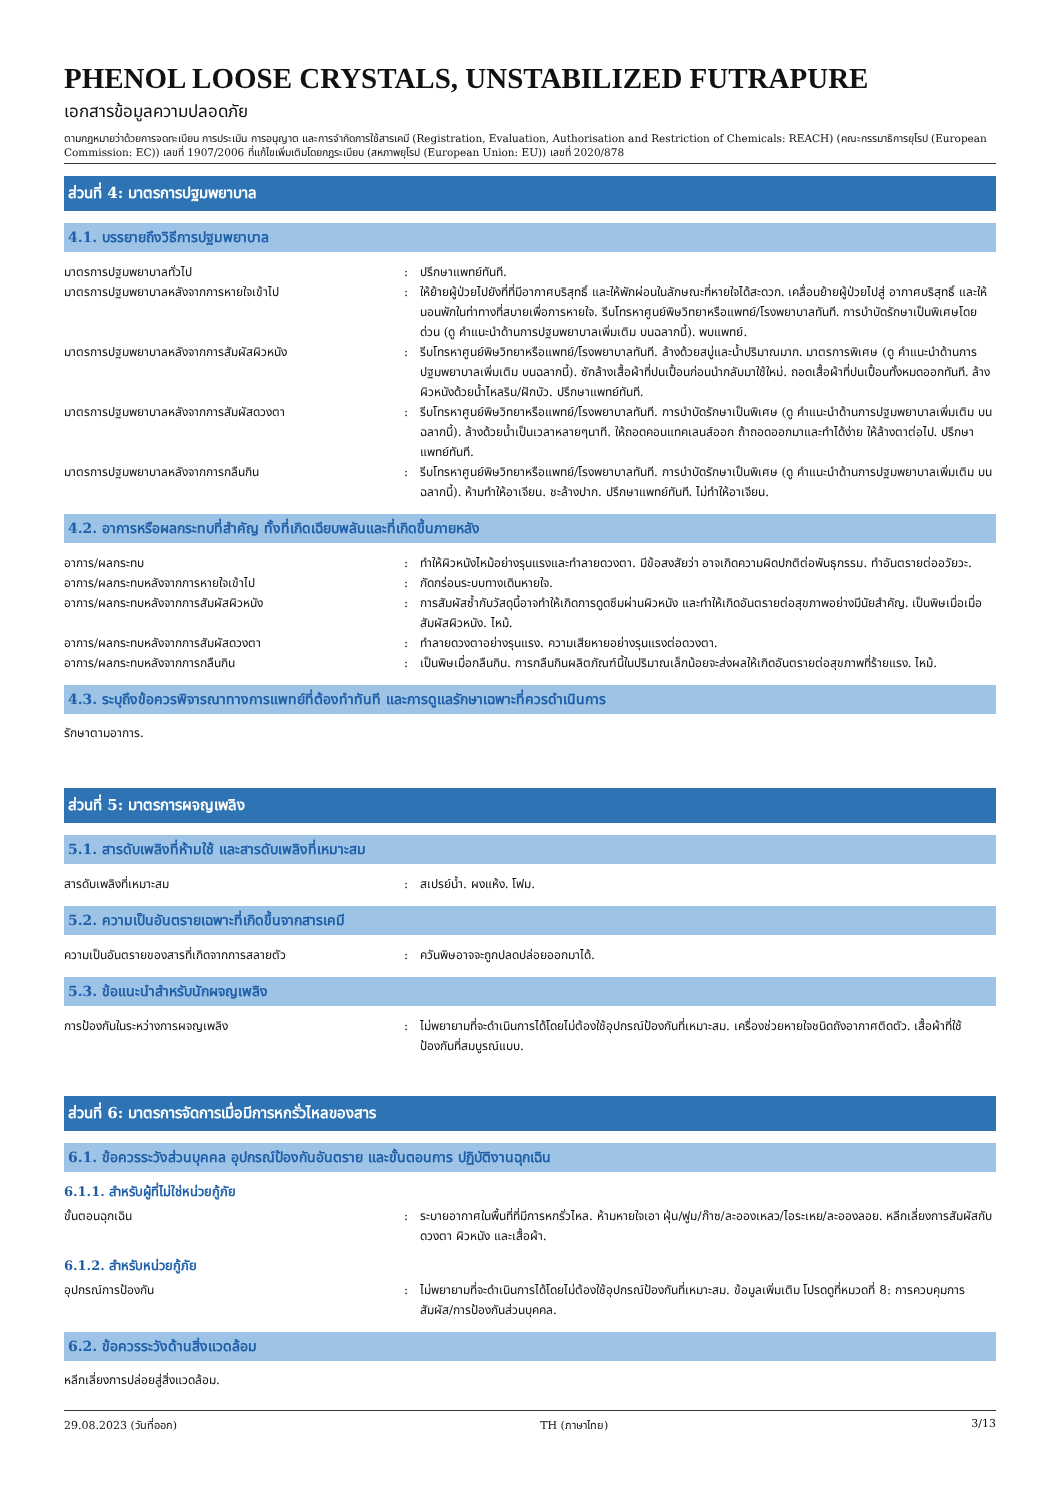PHENOL LOOSE CRYSTALS, UNSTABILIZED FUTRAPURE
เอกสารข้อมูลความปลอดภัย
ตามกฎหมายว่าด้วยการจดทะเบียน การประเมิน การอนุญาต และการจำกัดการใช้สารเคมี (Registration, Evaluation, Authorisation and Restriction of Chemicals: REACH) (คณะกรรมาธิการยุโรป (European Commission: EC)) เลขที่ 1907/2006 ที่แก้ไขเพิ่มเติมโดยกฎระเบียบ (สหภาพยุโรป (European Union: EU)) เลขที่ 2020/878
ส่วนที่ 4: มาตรการปฐมพยาบาล
4.1. บรรยายถึงวิธีการปฐมพยาบาล
มาตรการปฐมพยาบาลทั่วไป : ปรึกษาแพทย์ทันที.
มาตรการปฐมพยาบาลหลังจากการหายใจเข้าไป : ให้ย้ายผู้ป่วยไปยังที่ที่มีอากาศบริสุทธิ์ และให้พักผ่อนในลักษณะที่หายใจได้สะดวก. เคลื่อนย้ายผู้ป่วยไปสู่ อากาศบริสุทธิ์ และให้นอนพักในท่าทางที่สบายเพื่อการหายใจ. รีบโทรหาศูนย์พิษวิทยาหรือแพทย์/โรงพยาบาลทันที. การบำบัดรักษาเป็นพิเศษโดยด่วน (ดู คำแนะนำด้านการปฐมพยาบาลเพิ่มเติม บนฉลากนี้). พบแพทย์.
มาตรการปฐมพยาบาลหลังจากการสัมผัสผิวหนัง : รีบโทรหาศูนย์พิษวิทยาหรือแพทย์/โรงพยาบาลทันที. ล้างด้วยสบู่และน้ำปริมาณมาก. มาตรการพิเศษ (ดู คำแนะนำด้านการปฐมพยาบาลเพิ่มเติม บนฉลากนี้). ซักล้างเสื้อผ้าที่ปนเปื้อนก่อนนำกลับมาใช้ใหม่. ถอดเสื้อผ้าที่ปนเปื้อนทั้งหมดออกทันที. ล้างผิวหนังด้วยน้ำไหลริน/ฝักบัว. ปรึกษาแพทย์ทันที.
มาตรการปฐมพยาบาลหลังจากการสัมผัสดวงตา : รีบโทรหาศูนย์พิษวิทยาหรือแพทย์/โรงพยาบาลทันที. การบำบัดรักษาเป็นพิเศษ (ดู คำแนะนำด้านการปฐมพยาบาลเพิ่มเติม บนฉลากนี้). ล้างด้วยน้ำเป็นเวลาหลายๆนาที. ให้ถอดคอนแทคเลนส์ออก ถ้าถอดออกมาและทำได้ง่าย ให้ล้างตาต่อไป. ปรึกษาแพทย์ทันที.
มาตรการปฐมพยาบาลหลังจากการกลืนกิน : รีบโทรหาศูนย์พิษวิทยาหรือแพทย์/โรงพยาบาลทันที. การบำบัดรักษาเป็นพิเศษ (ดู คำแนะนำด้านการปฐมพยาบาลเพิ่มเติม บนฉลากนี้). ห้ามทำให้อาเจียน. ชะล้างปาก. ปรึกษาแพทย์ทันที. ไม่ทำให้อาเจียน.
4.2. อาการหรือผลกระทบที่สำคัญ ทั้งที่เกิดเฉียบพลันและที่เกิดขึ้นภายหลัง
อาการ/ผลกระทบ : ทำให้ผิวหนังไหม้อย่างรุนแรงและทำลายดวงตา. มีข้อสงสัยว่า อาจเกิดความผิดปกติต่อพันธุกรรม. ทำอันตรายต่ออวัยวะ.
อาการ/ผลกระทบหลังจากการหายใจเข้าไป : กัดกร่อนระบบทางเดินหายใจ.
อาการ/ผลกระทบหลังจากการสัมผัสผิวหนัง : การสัมผัสซ้ำกับวัสดุนี้อาจทำให้เกิดการดูดซึมผ่านผิวหนัง และทำให้เกิดอันตรายต่อสุขภาพอย่างมีนัยสำคัญ. เป็นพิษเมื่อเมื่อสัมผัสผิวหนัง. ไหม้.
อาการ/ผลกระทบหลังจากการสัมผัสดวงตา : ทำลายดวงตาอย่างรุนแรง. ความเสียหายอย่างรุนแรงต่อดวงตา.
อาการ/ผลกระทบหลังจากการกลืนกิน : เป็นพิษเมื่อกลืนกิน. การกลืนกินผลิตภัณฑ์นี้ในปริมาณเล็กน้อยจะส่งผลให้เกิดอันตรายต่อสุขภาพที่ร้ายแรง. ไหม้.
4.3. ระบุถึงข้อควรพิจารณาทางการแพทย์ที่ต้องทำทันที และการดูแลรักษาเฉพาะที่ควรดำเนินการ
รักษาตามอาการ.
ส่วนที่ 5: มาตรการผจญเพลิง
5.1. สารดับเพลิงที่ห้ามใช้ และสารดับเพลิงที่เหมาะสม
สารดับเพลิงที่เหมาะสม : สเปรย์น้ำ. ผงแห้ง. โฟม.
5.2. ความเป็นอันตรายเฉพาะที่เกิดขึ้นจากสารเคมี
ความเป็นอันตรายของสารที่เกิดจากการสลายตัว : ควันพิษอาจจะถูกปลดปล่อยออกมาได้.
5.3. ข้อแนะนำสำหรับนักผจญเพลิง
การป้องกันในระหว่างการผจญเพลิง : ไม่พยายามที่จะดำเนินการได้โดยไม่ต้องใช้อุปกรณ์ป้องกันที่เหมาะสม. เครื่องช่วยหายใจชนิดถังอากาศติดตัว. เสื้อผ้าที่ใช้ป้องกันที่สมบูรณ์แบบ.
ส่วนที่ 6: มาตรการจัดการเมื่อมีการหกรั่วไหลของสาร
6.1. ข้อควรระวังส่วนบุคคล อุปกรณ์ป้องกันอันตราย และขั้นตอนการ ปฏิบัติงานฉุกเฉิน
6.1.1. สำหรับผู้ที่ไม่ใช่หน่วยกู้ภัย
ขั้นตอนฉุกเฉิน : ระบายอากาศในพื้นที่ที่มีการหกรั่วไหล. ห้ามหายใจเอา ฝุ่น/ฟูม/ก๊าซ/ละอองเหลว/ไอระเหย/ละอองลอย. หลีกเลี่ยงการสัมผัสกับดวงตา ผิวหนัง และเสื้อผ้า.
6.1.2. สำหรับหน่วยกู้ภัย
อุปกรณ์การป้องกัน : ไม่พยายามที่จะดำเนินการได้โดยไม่ต้องใช้อุปกรณ์ป้องกันที่เหมาะสม. ข้อมูลเพิ่มเติม โปรดดูที่หมวดที่ 8: การควบคุมการสัมผัส/การป้องกันส่วนบุคคล.
6.2. ข้อควรระวังด้านสิ่งแวดล้อม
หลีกเลี่ยงการปล่อยสู่สิ่งแวดล้อม.
29.08.2023 (วันที่ออก) TH (ภาษาไทย) 3/13